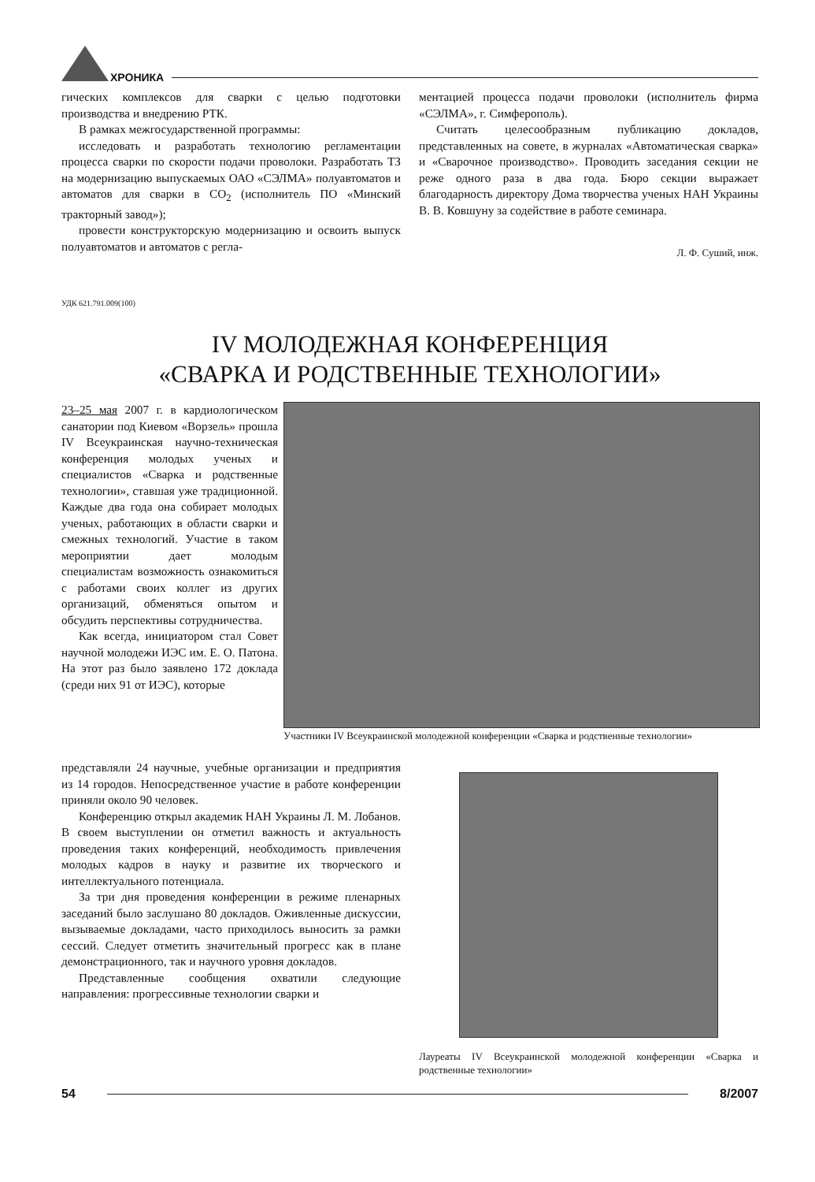ХРОНИКА
гических комплексов для сварки с целью подготовки производства и внедрению РТК.
В рамках межгосударственной программы:
исследовать и разработать технологию регламентации процесса сварки по скорости подачи проволоки. Разработать ТЗ на модернизацию выпускаемых ОАО «СЭЛМА» полуавтоматов и автоматов для сварки в СО<sub>2</sub> (исполнитель ПО «Минский тракторный завод»);
провести конструкторскую модернизацию и освоить выпуск полуавтоматов и автоматов с регла-
ментацией процесса подачи проволоки (исполнитель фирма «СЭЛМА», г. Симферополь).
Считать целесообразным публикацию докладов, представленных на совете, в журналах «Автоматическая сварка» и «Сварочное производство». Проводить заседания секции не реже одного раза в два года. Бюро секции выражает благодарность директору Дома творчества ученых НАН Украины В. В. Ковшуну за содействие в работе семинара.
Л. Ф. Суший, инж.
УДК 621.791.009(100)
IV МОЛОДЕЖНАЯ КОНФЕРЕНЦИЯ
«СВАРКА И РОДСТВЕННЫЕ ТЕХНОЛОГИИ»
23–25 мая 2007 г. в кардиологическом санатории под Киевом «Ворзель» прошла IV Всеукраинская научно-техническая конференция молодых ученых и специалистов «Сварка и родственные технологии», ставшая уже традиционной. Каждые два года она собирает молодых ученых, работающих в области сварки и смежных технологий. Участие в таком мероприятии дает молодым специалистам возможность ознакомиться с работами своих коллег из других организаций, обменяться опытом и обсудить перспективы сотрудничества.
Как всегда, инициатором стал Совет научной молодежи ИЭС им. Е. О. Патона. На этот раз было заявлено 172 доклада (среди них 91 от ИЭС), которые
Участники IV Всеукраинской молодежной конференции «Сварка и родственные технологии»
представляли 24 научные, учебные организации и предприятия из 14 городов. Непосредственное участие в работе конференции приняли около 90 человек.
Конференцию открыл академик НАН Украины Л. М. Лобанов. В своем выступлении он отметил важность и актуальность проведения таких конференций, необходимость привлечения молодых кадров в науку и развитие их творческого и интеллектуального потенциала.
За три дня проведения конференции в режиме пленарных заседаний было заслушано 80 докладов. Оживленные дискуссии, вызываемые докладами, часто приходилось выносить за рамки сессий. Следует отметить значительный прогресс как в плане демонстрационного, так и научного уровня докладов.
Представленные сообщения охватили следующие направления: прогрессивные технологии сварки и
Лауреаты IV Всеукраинской молодежной конференции «Сварка и родственные технологии»
54 8/2007